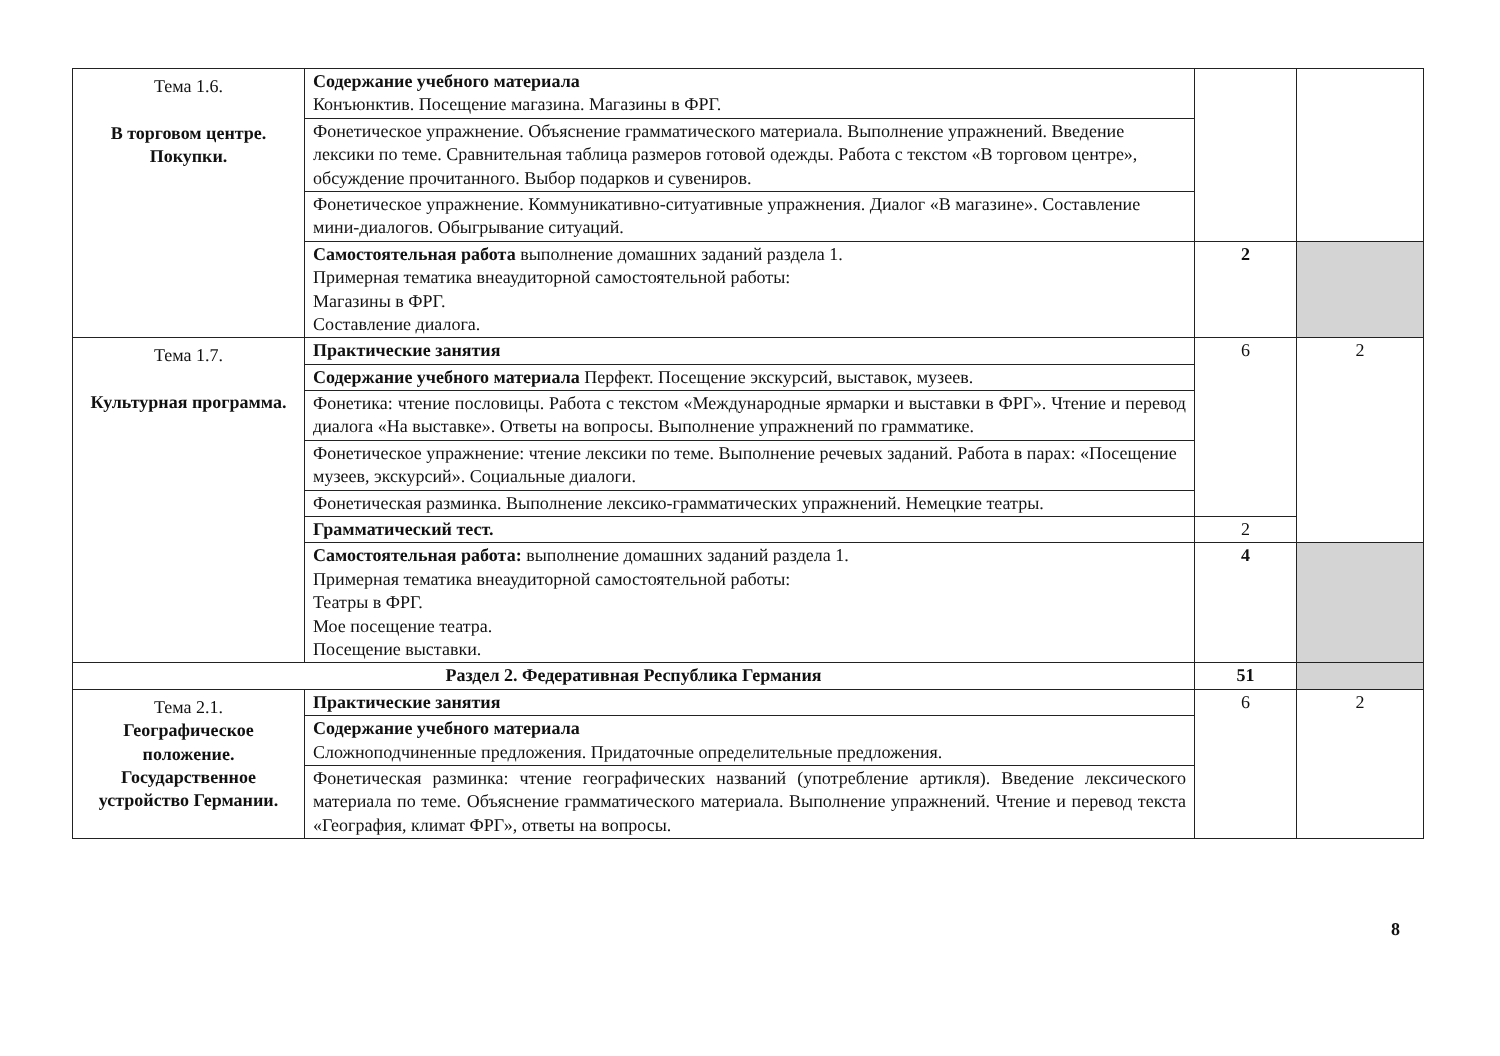| Тема 1.6. В торговом центре. Покупки. | Содержание учебного материала Конъюнктив. Посещение магазина. Магазины в ФРГ. | | |
| | Фонетическое упражнение. Объяснение грамматического материала. Выполнение упражнений. Введение лексики по теме. Сравнительная таблица размеров готовой одежды. Работа с текстом «В торговом центре», обсуждение прочитанного. Выбор подарков и сувениров. | | |
| | Фонетическое упражнение. Коммуникативно-ситуативные упражнения. Диалог «В магазине». Составление мини-диалогов. Обыгрывание ситуаций. | | |
| | Самостоятельная работа выполнение домашних заданий раздела 1. Примерная тематика внеаудиторной самостоятельной работы: Магазины в ФРГ. Составление диалога. | 2 | |
| Тема 1.7. Культурная программа. | Практические занятия | 6 | 2 |
| | Содержание учебного материала Перфект. Посещение экскурсий, выставок, музеев. | | |
| | Фонетика: чтение пословицы. Работа с текстом «Международные ярмарки и выставки в ФРГ». Чтение и перевод диалога «На выставке». Ответы на вопросы. Выполнение упражнений по грамматике. | | |
| | Фонетическое упражнение: чтение лексики по теме. Выполнение речевых заданий. Работа в парах: «Посещение музеев, экскурсий». Социальные диалоги. | | |
| | Фонетическая разминка. Выполнение лексико-грамматических упражнений. Немецкие театры. | | |
| | Грамматический тест. | 2 | |
| | Самостоятельная работа: выполнение домашних заданий раздела 1. Примерная тематика внеаудиторной самостоятельной работы: Театры в ФРГ. Мое посещение театра. Посещение выставки. | 4 | |
| Раздел 2. Федеративная Республика Германия | | 51 | |
| Тема 2.1. Географическое положение. Государственное устройство Германии. | Практические занятия | 6 | 2 |
| | Содержание учебного материала Сложноподчиненные предложения. Придаточные определительные предложения. | | |
| | Фонетическая разминка: чтение географических названий (употребление артикля). Введение лексического материала по теме. Объяснение грамматического материала. Выполнение упражнений. Чтение и перевод текста «География, климат ФРГ», ответы на вопросы. | | |
8